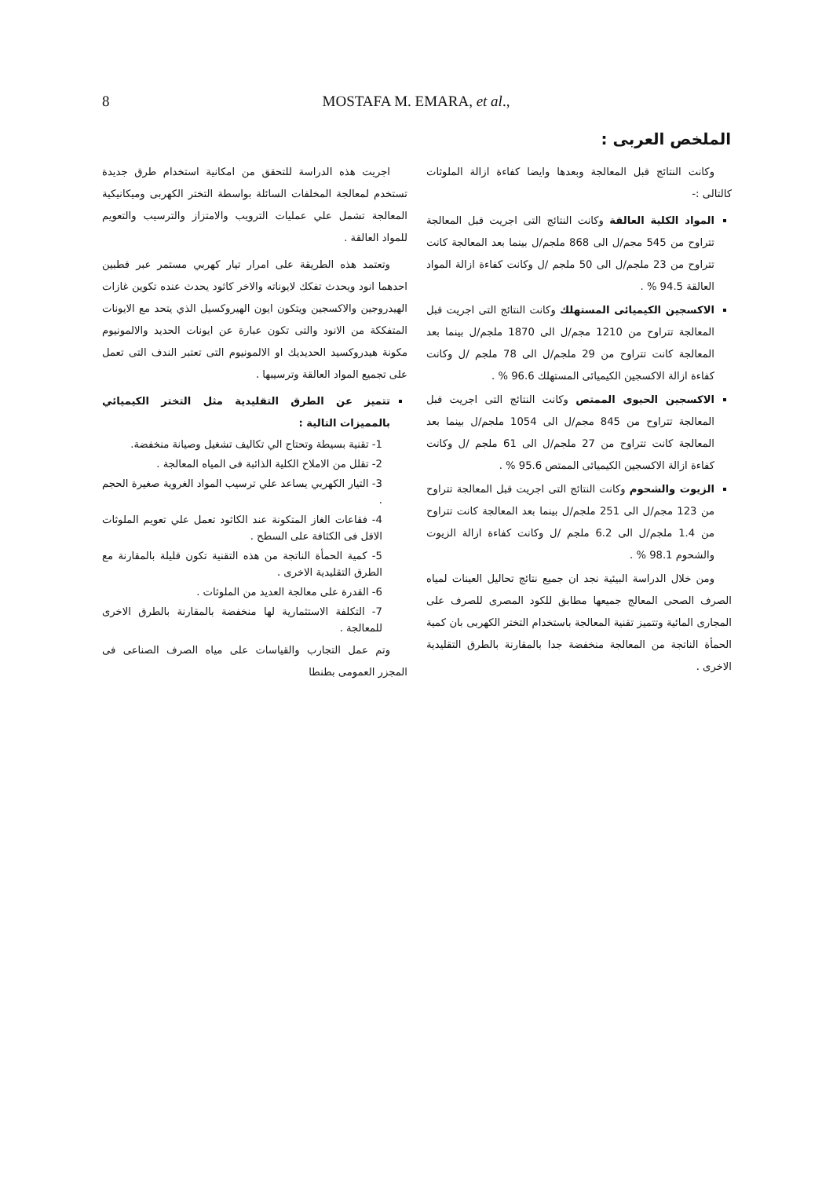8 MOSTAFA M. EMARA, et al.,
الملخص العربى :
اجريت هذه الدراسة للتحقق من امكانية استخدام طرق جديدة تستخدم لمعالجة المخلفات السائلة بواسطة التختر الكهربى وميكانيكية المعالجة تشمل علي عمليات الترويب والامتزاز والترسيب والتعويم للمواد العالقة .
وتعتمد هذه الطريقة على امرار تيار كهربي مستمر عبر قطبين احدهما انود ويحدث تفكك لايوناته والاخر كاثود يحدث عنده تكوين غازات الهيدروجين والاكسجين ويتكون ايون الهيروكسيل الذي يتحد مع الايونات المتفككة من الانود والتى تكون عبارة عن ايونات الحديد والالمونيوم مكونة هيدروكسيد الحديديك او الالمونيوم التى تعتبر الندف التى تعمل على تجميع المواد العالقة وترسيبها .
تتميز عن الطرق التقليدية مثل التختر الكيميائي بالمميزات التالية :
1- تقنية بسيطة وتحتاج الي تكاليف تشغيل وصيانة منخفضة.
2- تقلل من الاملاح الكلية الذائبة فى المياه المعالجة .
3- التيار الكهربي يساعد علي ترسيب المواد الغروية صغيرة الحجم .
4- فقاعات الغاز المتكونة عند الكاثود تعمل علي تعويم الملوثات الاقل فى الكثافة على السطح .
5- كمية الحمأة الناتجة من هذه التقنية تكون قليلة بالمقارنة مع الطرق التقليدية الاخرى .
6- القدرة على معالجة العديد من الملوثات .
7- التكلفة الاستثمارية لها منخفضة بالمقارنة بالطرق الاخرى للمعالجة .
وتم عمل التجارب والقياسات على مياه الصرف الصناعى فى المجزر العمومى بطنطا
وكانت النتائج قبل المعالجة وبعدها وايضا كفاءة ازالة الملوثات كالتالى :-
المواد الكلية العالقة وكانت النتائج التى اجريت قبل المعالجة تتراوح من 545 مجم/ل الى 868 ملجم/ل بينما بعد المعالجة كانت تتراوح من 23 ملجم/ل الى 50 ملجم /ل وكانت كفاءة ازالة المواد العالقة 94.5 % .
الاكسجين الكيميائى المستهلك وكانت النتائج التى اجريت قبل المعالجة تتراوح من 1210 مجم/ل الى 1870 ملجم/ل بينما بعد المعالجة كانت تتراوح من 29 ملجم/ل الى 78 ملجم /ل وكانت كفاءة ازالة الاكسجين الكيميائى المستهلك 96.6 % .
الاكسجين الحيوى الممتص وكانت النتائج التى اجريت قبل المعالجة تتراوح من 845 مجم/ل الى 1054 ملجم/ل بينما بعد المعالجة كانت تتراوح من 27 ملجم/ل الى 61 ملجم /ل وكانت كفاءة ازالة الاكسجين الكيميائى الممتص 95.6 % .
الزيوت والشحوم وكانت النتائج التى اجريت قبل المعالجة تتراوح من 123 مجم/ل الى 251 ملجم/ل بينما بعد المعالجة كانت تتراوح من 1.4 ملجم/ل الى 6.2 ملجم /ل وكانت كفاءة ازالة الزيوت والشحوم 98.1 % .
ومن خلال الدراسة البيئية نجد ان جميع نتائج تحاليل العينات لمياه الصرف الصحى المعالج جميعها مطابق للكود المصرى للصرف على المجارى المائية وتتميز تقنية المعالجة باستخدام التختر الكهربى بان كمية الحمأة الناتجة من المعالجة منخفضة جدا بالمقارنة بالطرق التقليدية الاخرى .